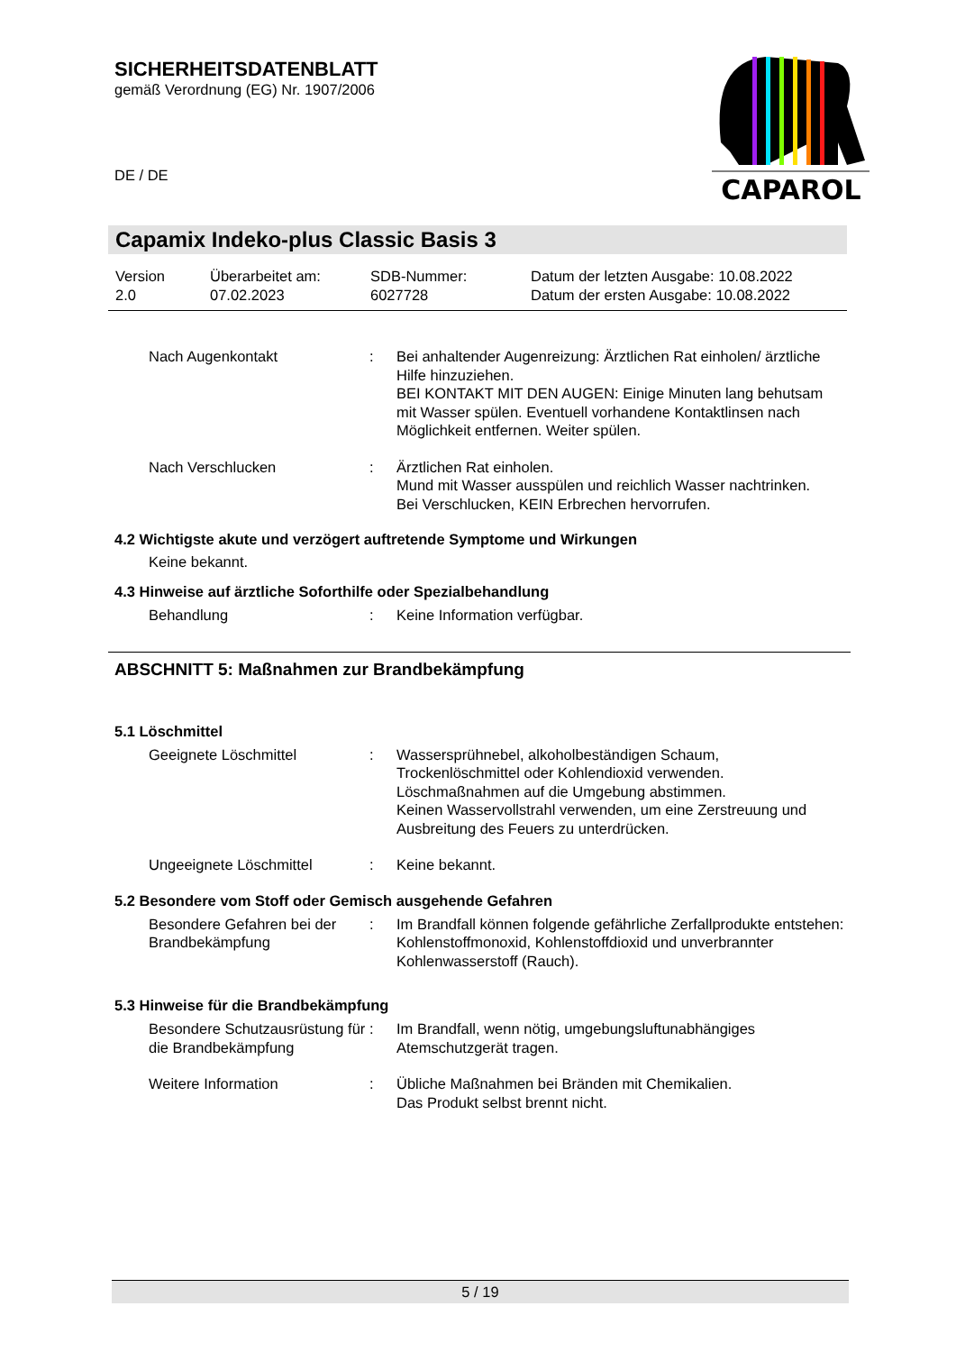SICHERHEITSDATENBLATT
gemäß Verordnung (EG) Nr. 1907/2006
DE / DE
CAPAROL
Capamix Indeko-plus Classic Basis 3
Version
2.0
Überarbeitet am:
07.02.2023
SDB-Nummer:
6027728
Datum der letzten Ausgabe: 10.08.2022
Datum der ersten Ausgabe: 10.08.2022
Nach Augenkontakt : Bei anhaltender Augenreizung: Ärztlichen Rat einholen/ ärztliche Hilfe hinzuziehen.
BEI KONTAKT MIT DEN AUGEN: Einige Minuten lang behutsam mit Wasser spülen. Eventuell vorhandene Kontaktlinsen nach Möglichkeit entfernen. Weiter spülen.
Nach Verschlucken : Ärztlichen Rat einholen.
Mund mit Wasser ausspülen und reichlich Wasser nachtrinken.
Bei Verschlucken, KEIN Erbrechen hervorrufen.
4.2 Wichtigste akute und verzögert auftretende Symptome und Wirkungen
Keine bekannt.
4.3 Hinweise auf ärztliche Soforthilfe oder Spezialbehandlung
Behandlung : Keine Information verfügbar.
ABSCHNITT 5: Maßnahmen zur Brandbekämpfung
5.1 Löschmittel
Geeignete Löschmittel : Wassersprühnebel, alkoholbeständigen Schaum, Trockenlöschmittel oder Kohlendioxid verwenden.
Löschmaßnahmen auf die Umgebung abstimmen.
Keinen Wasservollstrahl verwenden, um eine Zerstreuung und Ausbreitung des Feuers zu unterdrücken.
Ungeeignete Löschmittel : Keine bekannt.
5.2 Besondere vom Stoff oder Gemisch ausgehende Gefahren
Besondere Gefahren bei der Brandbekämpfung
: Im Brandfall können folgende gefährliche Zerfallprodukte entstehen:
Kohlenstoffmonoxid, Kohlenstoffdioxid und unverbrannter Kohlenwasserstoff (Rauch).
5.3 Hinweise für die Brandbekämpfung
Besondere Schutzausrüstung für die Brandbekämpfung
: Im Brandfall, wenn nötig, umgebungsluftunabhängiges Atemschutzgerät tragen.
Weitere Information : Übliche Maßnahmen bei Bränden mit Chemikalien.
Das Produkt selbst brennt nicht.
5 / 19